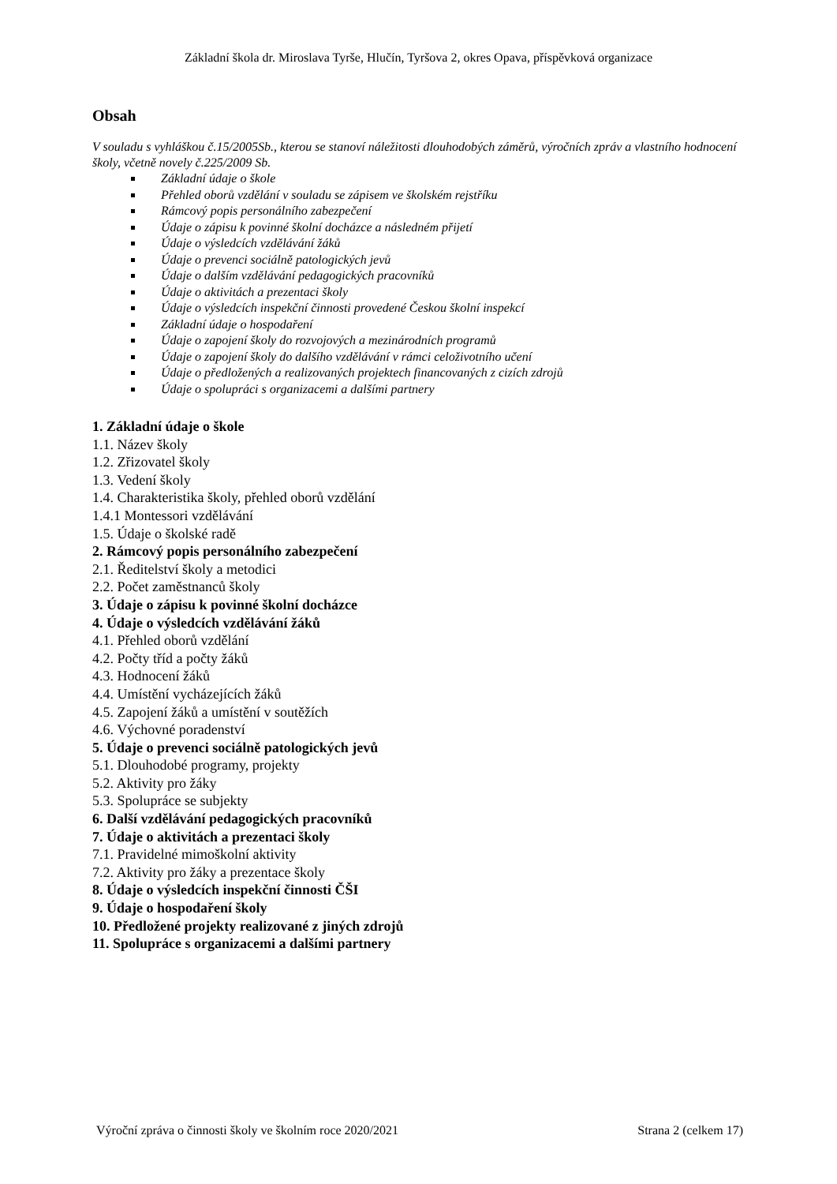Základní škola dr. Miroslava Tyrše, Hlučín, Tyršova 2, okres Opava, příspěvková organizace
Obsah
V souladu s vyhláškou č.15/2005Sb., kterou se stanoví náležitosti dlouhodobých záměrů, výročních zpráv a vlastního hodnocení školy, včetně novely č.225/2009 Sb.
Základní údaje o škole
Přehled oborů vzdělání v souladu se zápisem ve školském rejstříku
Rámcový popis personálního zabezpečení
Údaje o zápisu k povinné školní docházce a následném přijetí
Údaje o výsledcích vzdělávání žáků
Údaje o prevenci sociálně patologických jevů
Údaje o dalším vzdělávání pedagogických pracovníků
Údaje o aktivitách a prezentaci školy
Údaje o výsledcích inspekční činnosti provedené Českou školní inspekcí
Základní údaje o hospodaření
Údaje o zapojení školy do rozvojových a mezinárodních programů
Údaje o zapojení školy do dalšího vzdělávání v rámci celoživotního učení
Údaje o předložených a realizovaných projektech financovaných z cizích zdrojů
Údaje o spolupráci s organizacemi a dalšími partnery
1. Základní údaje o škole
1.1. Název školy
1.2. Zřizovatel školy
1.3. Vedení školy
1.4. Charakteristika školy, přehled oborů vzdělání
1.4.1 Montessori vzdělávání
1.5. Údaje o školské radě
2. Rámcový popis personálního zabezpečení
2.1. Ředitelství školy a metodici
2.2. Počet zaměstnanců školy
3. Údaje o zápisu k povinné školní docházce
4. Údaje o výsledcích vzdělávání žáků
4.1. Přehled oborů vzdělání
4.2. Počty tříd a počty žáků
4.3. Hodnocení žáků
4.4. Umístění vycházejících žáků
4.5. Zapojení žáků a umístění v soutěžích
4.6. Výchovné poradenství
5. Údaje o prevenci sociálně patologických jevů
5.1. Dlouhodobé programy, projekty
5.2. Aktivity pro žáky
5.3. Spolupráce se subjekty
6. Další vzdělávání pedagogických pracovníků
7. Údaje o aktivitách a prezentaci školy
7.1. Pravidelné mimoškolní aktivity
7.2. Aktivity pro žáky a prezentace školy
8. Údaje o výsledcích inspekční činnosti ČŠI
9. Údaje o hospodaření školy
10. Předložené projekty realizované z jiných zdrojů
11. Spolupráce s organizacemi a dalšími partnery
Výroční zpráva o činnosti školy ve školním roce 2020/2021 Strana 2 (celkem 17)